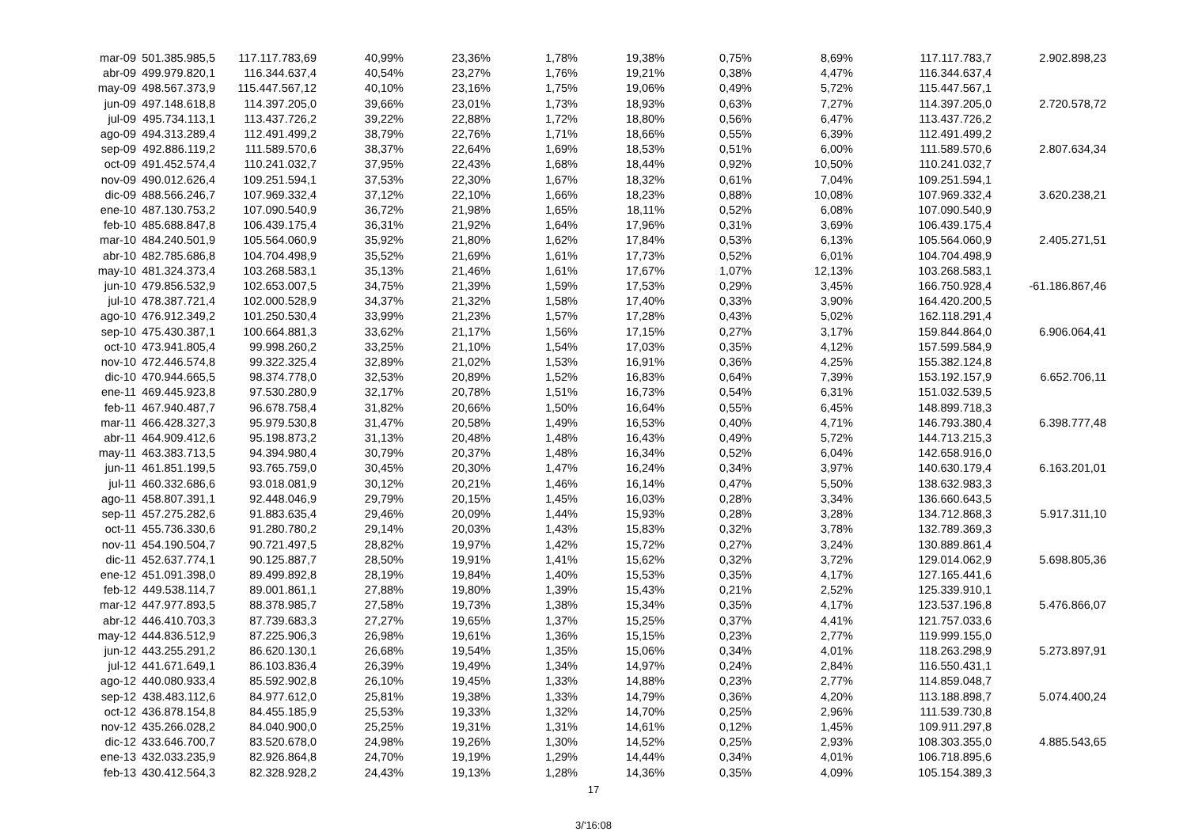| mar-09 | 501.385.985,5 | 117.117.783,69 | 40,99% | 23,36% | 1,78% | 19,38% | 0,75% | 8,69% | 117.117.783,7 | 2.902.898,23 |
| abr-09 | 499.979.820,1 | 116.344.637,4 | 40,54% | 23,27% | 1,76% | 19,21% | 0,38% | 4,47% | 116.344.637,4 | |
| may-09 | 498.567.373,9 | 115.447.567,12 | 40,10% | 23,16% | 1,75% | 19,06% | 0,49% | 5,72% | 115.447.567,1 | |
| jun-09 | 497.148.618,8 | 114.397.205,0 | 39,66% | 23,01% | 1,73% | 18,93% | 0,63% | 7,27% | 114.397.205,0 | 2.720.578,72 |
| jul-09 | 495.734.113,1 | 113.437.726,2 | 39,22% | 22,88% | 1,72% | 18,80% | 0,56% | 6,47% | 113.437.726,2 | |
| ago-09 | 494.313.289,4 | 112.491.499,2 | 38,79% | 22,76% | 1,71% | 18,66% | 0,55% | 6,39% | 112.491.499,2 | |
| sep-09 | 492.886.119,2 | 111.589.570,6 | 38,37% | 22,64% | 1,69% | 18,53% | 0,51% | 6,00% | 111.589.570,6 | 2.807.634,34 |
| oct-09 | 491.452.574,4 | 110.241.032,7 | 37,95% | 22,43% | 1,68% | 18,44% | 0,92% | 10,50% | 110.241.032,7 | |
| nov-09 | 490.012.626,4 | 109.251.594,1 | 37,53% | 22,30% | 1,67% | 18,32% | 0,61% | 7,04% | 109.251.594,1 | |
| dic-09 | 488.566.246,7 | 107.969.332,4 | 37,12% | 22,10% | 1,66% | 18,23% | 0,88% | 10,08% | 107.969.332,4 | 3.620.238,21 |
| ene-10 | 487.130.753,2 | 107.090.540,9 | 36,72% | 21,98% | 1,65% | 18,11% | 0,52% | 6,08% | 107.090.540,9 | |
| feb-10 | 485.688.847,8 | 106.439.175,4 | 36,31% | 21,92% | 1,64% | 17,96% | 0,31% | 3,69% | 106.439.175,4 | |
| mar-10 | 484.240.501,9 | 105.564.060,9 | 35,92% | 21,80% | 1,62% | 17,84% | 0,53% | 6,13% | 105.564.060,9 | 2.405.271,51 |
| abr-10 | 482.785.686,8 | 104.704.498,9 | 35,52% | 21,69% | 1,61% | 17,73% | 0,52% | 6,01% | 104.704.498,9 | |
| may-10 | 481.324.373,4 | 103.268.583,1 | 35,13% | 21,46% | 1,61% | 17,67% | 1,07% | 12,13% | 103.268.583,1 | |
| jun-10 | 479.856.532,9 | 102.653.007,5 | 34,75% | 21,39% | 1,59% | 17,53% | 0,29% | 3,45% | 166.750.928,4 | -61.186.867,46 |
| jul-10 | 478.387.721,4 | 102.000.528,9 | 34,37% | 21,32% | 1,58% | 17,40% | 0,33% | 3,90% | 164.420.200,5 | |
| ago-10 | 476.912.349,2 | 101.250.530,4 | 33,99% | 21,23% | 1,57% | 17,28% | 0,43% | 5,02% | 162.118.291,4 | |
| sep-10 | 475.430.387,1 | 100.664.881,3 | 33,62% | 21,17% | 1,56% | 17,15% | 0,27% | 3,17% | 159.844.864,0 | 6.906.064,41 |
| oct-10 | 473.941.805,4 | 99.998.260,2 | 33,25% | 21,10% | 1,54% | 17,03% | 0,35% | 4,12% | 157.599.584,9 | |
| nov-10 | 472.446.574,8 | 99.322.325,4 | 32,89% | 21,02% | 1,53% | 16,91% | 0,36% | 4,25% | 155.382.124,8 | |
| dic-10 | 470.944.665,5 | 98.374.778,0 | 32,53% | 20,89% | 1,52% | 16,83% | 0,64% | 7,39% | 153.192.157,9 | 6.652.706,11 |
| ene-11 | 469.445.923,8 | 97.530.280,9 | 32,17% | 20,78% | 1,51% | 16,73% | 0,54% | 6,31% | 151.032.539,5 | |
| feb-11 | 467.940.487,7 | 96.678.758,4 | 31,82% | 20,66% | 1,50% | 16,64% | 0,55% | 6,45% | 148.899.718,3 | |
| mar-11 | 466.428.327,3 | 95.979.530,8 | 31,47% | 20,58% | 1,49% | 16,53% | 0,40% | 4,71% | 146.793.380,4 | 6.398.777,48 |
| abr-11 | 464.909.412,6 | 95.198.873,2 | 31,13% | 20,48% | 1,48% | 16,43% | 0,49% | 5,72% | 144.713.215,3 | |
| may-11 | 463.383.713,5 | 94.394.980,4 | 30,79% | 20,37% | 1,48% | 16,34% | 0,52% | 6,04% | 142.658.916,0 | |
| jun-11 | 461.851.199,5 | 93.765.759,0 | 30,45% | 20,30% | 1,47% | 16,24% | 0,34% | 3,97% | 140.630.179,4 | 6.163.201,01 |
| jul-11 | 460.332.686,6 | 93.018.081,9 | 30,12% | 20,21% | 1,46% | 16,14% | 0,47% | 5,50% | 138.632.983,3 | |
| ago-11 | 458.807.391,1 | 92.448.046,9 | 29,79% | 20,15% | 1,45% | 16,03% | 0,28% | 3,34% | 136.660.643,5 | |
| sep-11 | 457.275.282,6 | 91.883.635,4 | 29,46% | 20,09% | 1,44% | 15,93% | 0,28% | 3,28% | 134.712.868,3 | 5.917.311,10 |
| oct-11 | 455.736.330,6 | 91.280.780,2 | 29,14% | 20,03% | 1,43% | 15,83% | 0,32% | 3,78% | 132.789.369,3 | |
| nov-11 | 454.190.504,7 | 90.721.497,5 | 28,82% | 19,97% | 1,42% | 15,72% | 0,27% | 3,24% | 130.889.861,4 | |
| dic-11 | 452.637.774,1 | 90.125.887,7 | 28,50% | 19,91% | 1,41% | 15,62% | 0,32% | 3,72% | 129.014.062,9 | 5.698.805,36 |
| ene-12 | 451.091.398,0 | 89.499.892,8 | 28,19% | 19,84% | 1,40% | 15,53% | 0,35% | 4,17% | 127.165.441,6 | |
| feb-12 | 449.538.114,7 | 89.001.861,1 | 27,88% | 19,80% | 1,39% | 15,43% | 0,21% | 2,52% | 125.339.910,1 | |
| mar-12 | 447.977.893,5 | 88.378.985,7 | 27,58% | 19,73% | 1,38% | 15,34% | 0,35% | 4,17% | 123.537.196,8 | 5.476.866,07 |
| abr-12 | 446.410.703,3 | 87.739.683,3 | 27,27% | 19,65% | 1,37% | 15,25% | 0,37% | 4,41% | 121.757.033,6 | |
| may-12 | 444.836.512,9 | 87.225.906,3 | 26,98% | 19,61% | 1,36% | 15,15% | 0,23% | 2,77% | 119.999.155,0 | |
| jun-12 | 443.255.291,2 | 86.620.130,1 | 26,68% | 19,54% | 1,35% | 15,06% | 0,34% | 4,01% | 118.263.298,9 | 5.273.897,91 |
| jul-12 | 441.671.649,1 | 86.103.836,4 | 26,39% | 19,49% | 1,34% | 14,97% | 0,24% | 2,84% | 116.550.431,1 | |
| ago-12 | 440.080.933,4 | 85.592.902,8 | 26,10% | 19,45% | 1,33% | 14,88% | 0,23% | 2,77% | 114.859.048,7 | |
| sep-12 | 438.483.112,6 | 84.977.612,0 | 25,81% | 19,38% | 1,33% | 14,79% | 0,36% | 4,20% | 113.188.898,7 | 5.074.400,24 |
| oct-12 | 436.878.154,8 | 84.455.185,9 | 25,53% | 19,33% | 1,32% | 14,70% | 0,25% | 2,96% | 111.539.730,8 | |
| nov-12 | 435.266.028,2 | 84.040.900,0 | 25,25% | 19,31% | 1,31% | 14,61% | 0,12% | 1,45% | 109.911.297,8 | |
| dic-12 | 433.646.700,7 | 83.520.678,0 | 24,98% | 19,26% | 1,30% | 14,52% | 0,25% | 2,93% | 108.303.355,0 | 4.885.543,65 |
| ene-13 | 432.033.235,9 | 82.926.864,8 | 24,70% | 19,19% | 1,29% | 14,44% | 0,34% | 4,01% | 106.718.895,6 | |
| feb-13 | 430.412.564,3 | 82.328.928,2 | 24,43% | 19,13% | 1,28% | 14,36% | 0,35% | 4,09% | 105.154.389,3 | |
17
3/'16:08